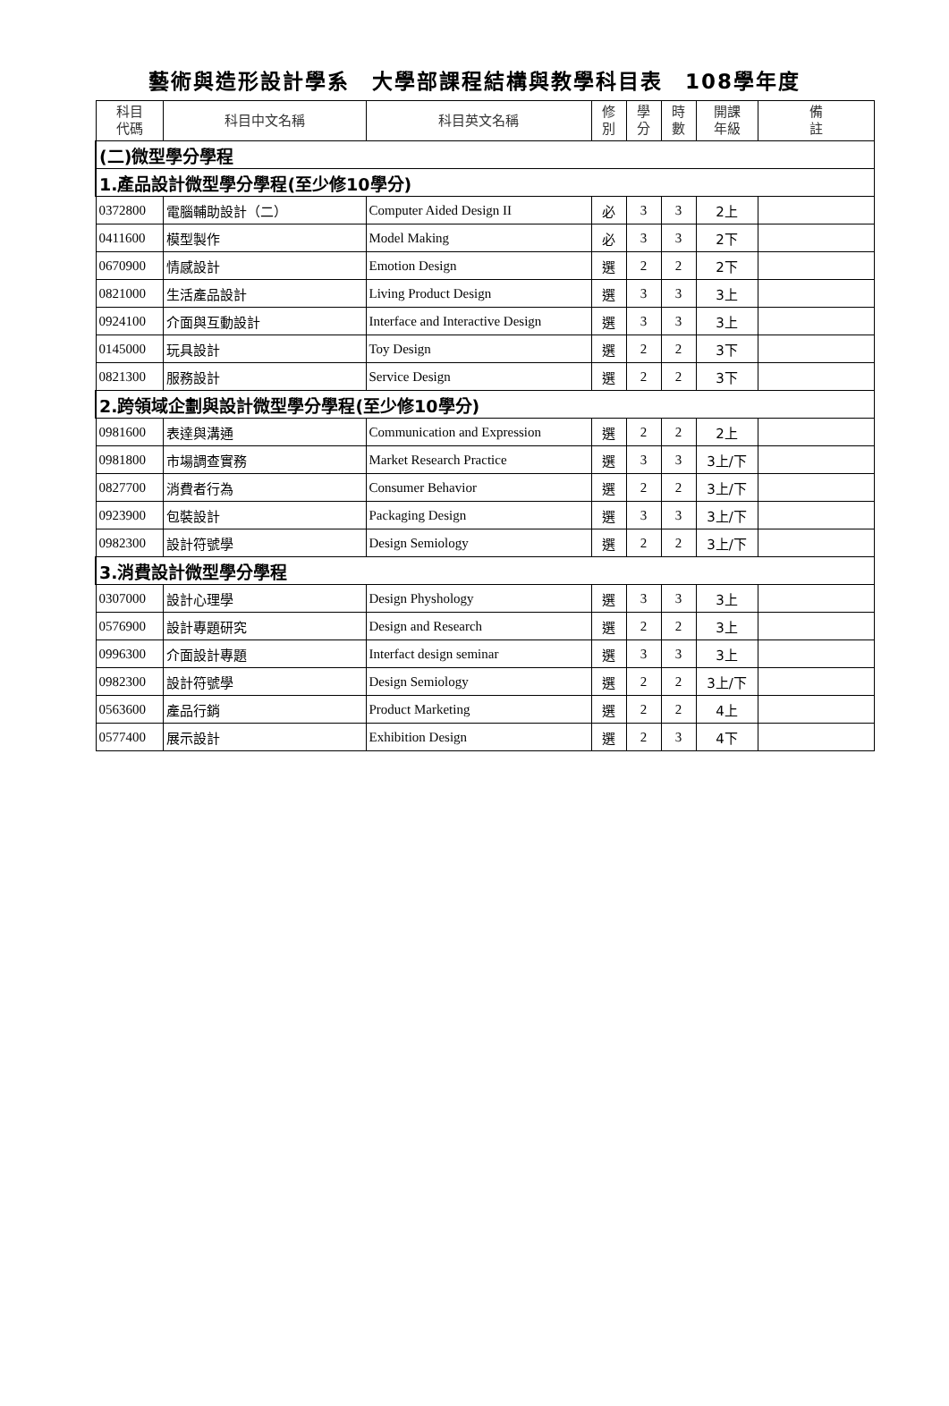藝術與造形設計學系　大學部課程結構與教學科目表　108學年度
| 科目 代碼 | 科目中文名稱 | 科目英文名稱 | 修 別 | 學 分 | 時 數 | 開課 年級 | 備 註 |
| --- | --- | --- | --- | --- | --- | --- | --- |
| (二)微型學分學程 | | | | | | | |
| 1.產品設計微型學分學程(至少修10學分) | | | | | | | |
| 0372800 | 電腦輔助設計（二） | Computer Aided Design II | 必 | 3 | 3 | 2上 | |
| 0411600 | 模型製作 | Model Making | 必 | 3 | 3 | 2下 | |
| 0670900 | 情感設計 | Emotion Design | 選 | 2 | 2 | 2下 | |
| 0821000 | 生活產品設計 | Living Product Design | 選 | 3 | 3 | 3上 | |
| 0924100 | 介面與互動設計 | Interface and Interactive Design | 選 | 3 | 3 | 3上 | |
| 0145000 | 玩具設計 | Toy Design | 選 | 2 | 2 | 3下 | |
| 0821300 | 服務設計 | Service Design | 選 | 2 | 2 | 3下 | |
| 2.跨領域企劃與設計微型學分學程(至少修10學分) | | | | | | | |
| 0981600 | 表達與溝通 | Communication and Expression | 選 | 2 | 2 | 2上 | |
| 0981800 | 市場調查實務 | Market Research Practice | 選 | 3 | 3 | 3上/下 | |
| 0827700 | 消費者行為 | Consumer Behavior | 選 | 2 | 2 | 3上/下 | |
| 0923900 | 包裝設計 | Packaging Design | 選 | 3 | 3 | 3上/下 | |
| 0982300 | 設計符號學 | Design Semiology | 選 | 2 | 2 | 3上/下 | |
| 3.消費設計微型學分學程 | | | | | | | |
| 0307000 | 設計心理學 | Design Physhology | 選 | 3 | 3 | 3上 | |
| 0576900 | 設計專題研究 | Design and Research | 選 | 2 | 2 | 3上 | |
| 0996300 | 介面設計專題 | Interfact design seminar | 選 | 3 | 3 | 3上 | |
| 0982300 | 設計符號學 | Design Semiology | 選 | 2 | 2 | 3上/下 | |
| 0563600 | 產品行銷 | Product Marketing | 選 | 2 | 2 | 4上 | |
| 0577400 | 展示設計 | Exhibition Design | 選 | 2 | 3 | 4下 | |